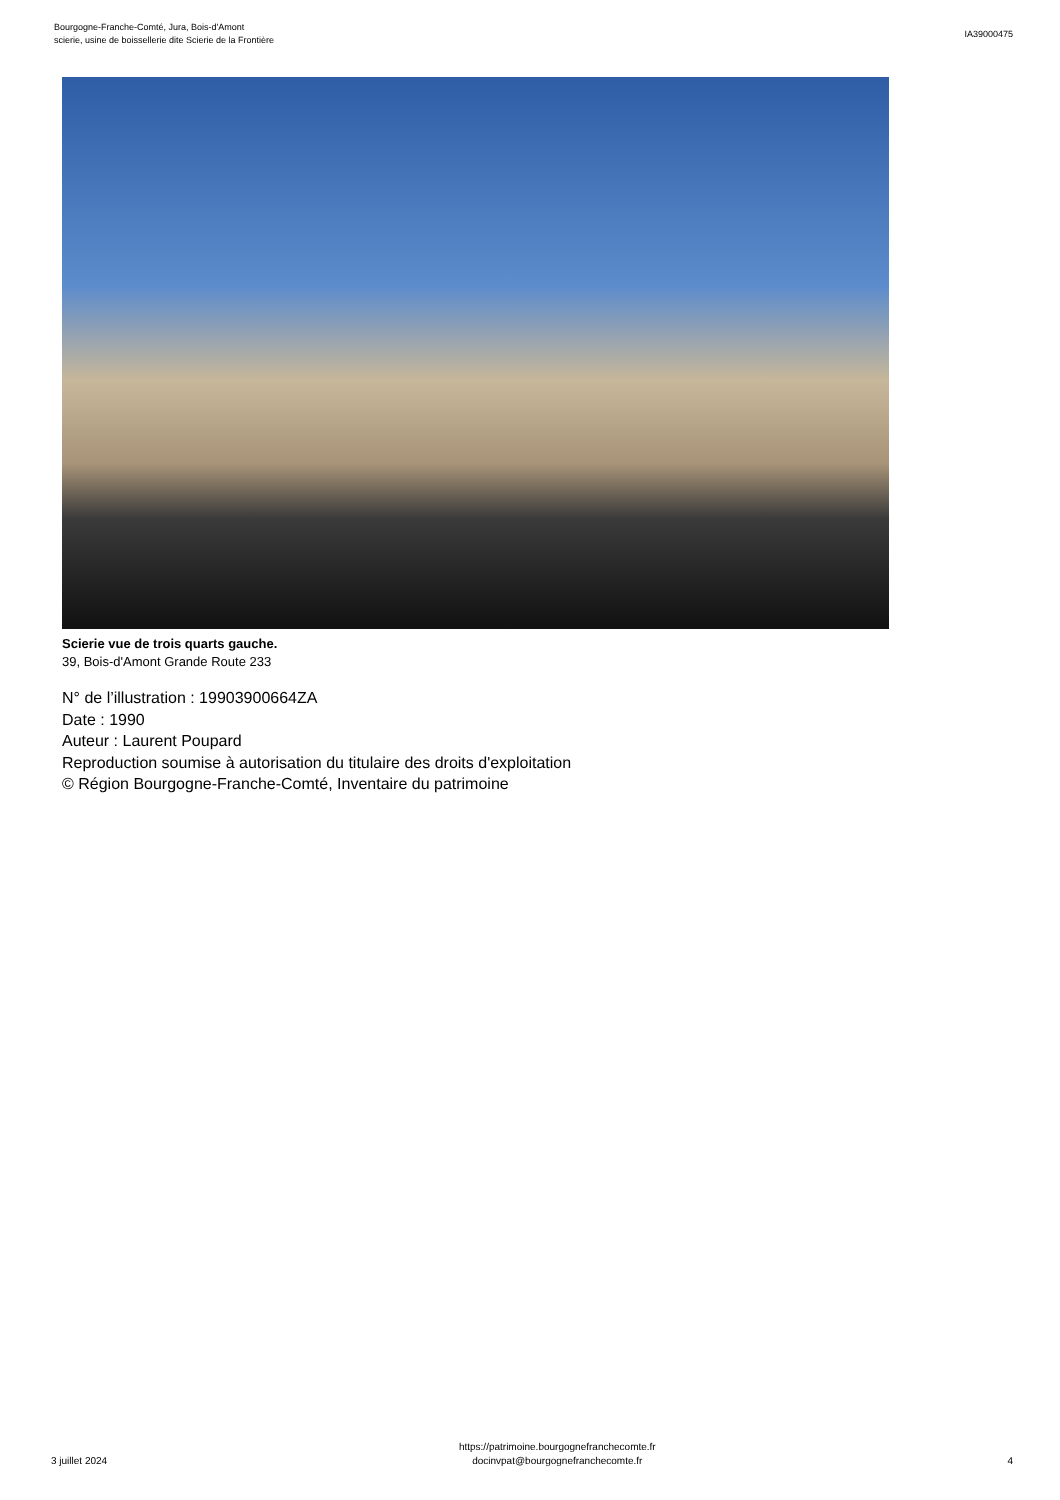Bourgogne-Franche-Comté, Jura, Bois-d'Amont
scierie, usine de boissellerie dite Scierie de la Frontière
IA39000475
Scierie vue de trois quarts gauche.
39, Bois-d'Amont Grande Route 233
N° de l’illustration : 19903900664ZA
Date : 1990
Auteur : Laurent Poupard
Reproduction soumise à autorisation du titulaire des droits d'exploitation
© Région Bourgogne-Franche-Comté, Inventaire du patrimoine
3 juillet 2024
https://patrimoine.bourgognefranchecomte.fr
docinvpat@bourgognefranchecomte.fr
4